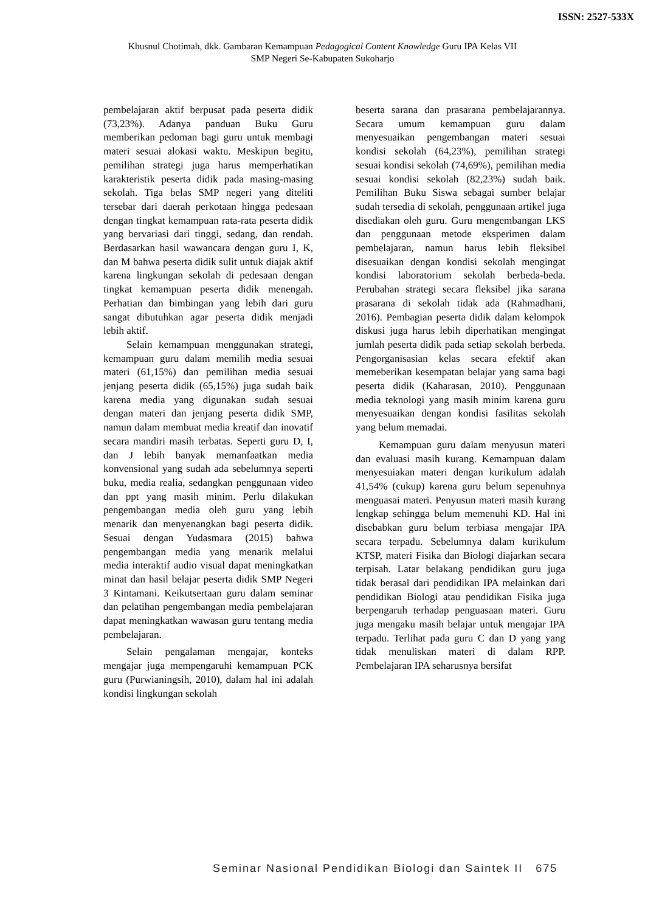ISSN: 2527-533X
Khusnul Chotimah, dkk. Gambaran Kemampuan Pedagogical Content Knowledge Guru IPA Kelas VII
SMP Negeri Se-Kabupaten Sukoharjo
pembelajaran aktif berpusat pada peserta didik (73,23%). Adanya panduan Buku Guru memberikan pedoman bagi guru untuk membagi materi sesuai alokasi waktu. Meskipun begitu, pemilihan strategi juga harus memperhatikan karakteristik peserta didik pada masing-masing sekolah. Tiga belas SMP negeri yang diteliti tersebar dari daerah perkotaan hingga pedesaan dengan tingkat kemampuan rata-rata peserta didik yang bervariasi dari tinggi, sedang, dan rendah. Berdasarkan hasil wawancara dengan guru I, K, dan M bahwa peserta didik sulit untuk diajak aktif karena lingkungan sekolah di pedesaan dengan tingkat kemampuan peserta didik menengah. Perhatian dan bimbingan yang lebih dari guru sangat dibutuhkan agar peserta didik menjadi lebih aktif.
Selain kemampuan menggunakan strategi, kemampuan guru dalam memilih media sesuai materi (61,15%) dan pemilihan media sesuai jenjang peserta didik (65,15%) juga sudah baik karena media yang digunakan sudah sesuai dengan materi dan jenjang peserta didik SMP, namun dalam membuat media kreatif dan inovatif secara mandiri masih terbatas. Seperti guru D, I, dan J lebih banyak memanfaatkan media konvensional yang sudah ada sebelumnya seperti buku, media realia, sedangkan penggunaan video dan ppt yang masih minim. Perlu dilakukan pengembangan media oleh guru yang lebih menarik dan menyenangkan bagi peserta didik. Sesuai dengan Yudasmara (2015) bahwa pengembangan media yang menarik melalui media interaktif audio visual dapat meningkatkan minat dan hasil belajar peserta didik SMP Negeri 3 Kintamani. Keikutsertaan guru dalam seminar dan pelatihan pengembangan media pembelajaran dapat meningkatkan wawasan guru tentang media pembelajaran.
Selain pengalaman mengajar, konteks mengajar juga mempengaruhi kemampuan PCK guru (Purwianingsih, 2010), dalam hal ini adalah kondisi lingkungan sekolah
beserta sarana dan prasarana pembelajarannya. Secara umum kemampuan guru dalam menyesuaikan pengembangan materi sesuai kondisi sekolah (64,23%), pemilihan strategi sesuai kondisi sekolah (74,69%), pemilihan media sesuai kondisi sekolah (82,23%) sudah baik. Pemilihan Buku Siswa sebagai sumber belajar sudah tersedia di sekolah, penggunaan artikel juga disediakan oleh guru. Guru mengembangan LKS dan penggunaan metode eksperimen dalam pembelajaran, namun harus lebih fleksibel disesuaikan dengan kondisi sekolah mengingat kondisi laboratorium sekolah berbeda-beda. Perubahan strategi secara fleksibel jika sarana prasarana di sekolah tidak ada (Rahmadhani, 2016). Pembagian peserta didik dalam kelompok diskusi juga harus lebih diperhatikan mengingat jumlah peserta didik pada setiap sekolah berbeda. Pengorganisasian kelas secara efektif akan memeberikan kesempatan belajar yang sama bagi peserta didik (Kaharasan, 2010). Penggunaan media teknologi yang masih minim karena guru menyesuaikan dengan kondisi fasilitas sekolah yang belum memadai.
Kemampuan guru dalam menyusun materi dan evaluasi masih kurang. Kemampuan dalam menyesuiakan materi dengan kurikulum adalah 41,54% (cukup) karena guru belum sepenuhnya menguasai materi. Penyusun materi masih kurang lengkap sehingga belum memenuhi KD. Hal ini disebabkan guru belum terbiasa mengajar IPA secara terpadu. Sebelumnya dalam kurikulum KTSP, materi Fisika dan Biologi diajarkan secara terpisah. Latar belakang pendidikan guru juga tidak berasal dari pendidikan IPA melainkan dari pendidikan Biologi atau pendidikan Fisika juga berpengaruh terhadap penguasaan materi. Guru juga mengaku masih belajar untuk mengajar IPA terpadu. Terlihat pada guru C dan D yang yang tidak menuliskan materi di dalam RPP. Pembelajaran IPA seharusnya bersifat
Seminar Nasional Pendidikan Biologi dan Saintek II 675